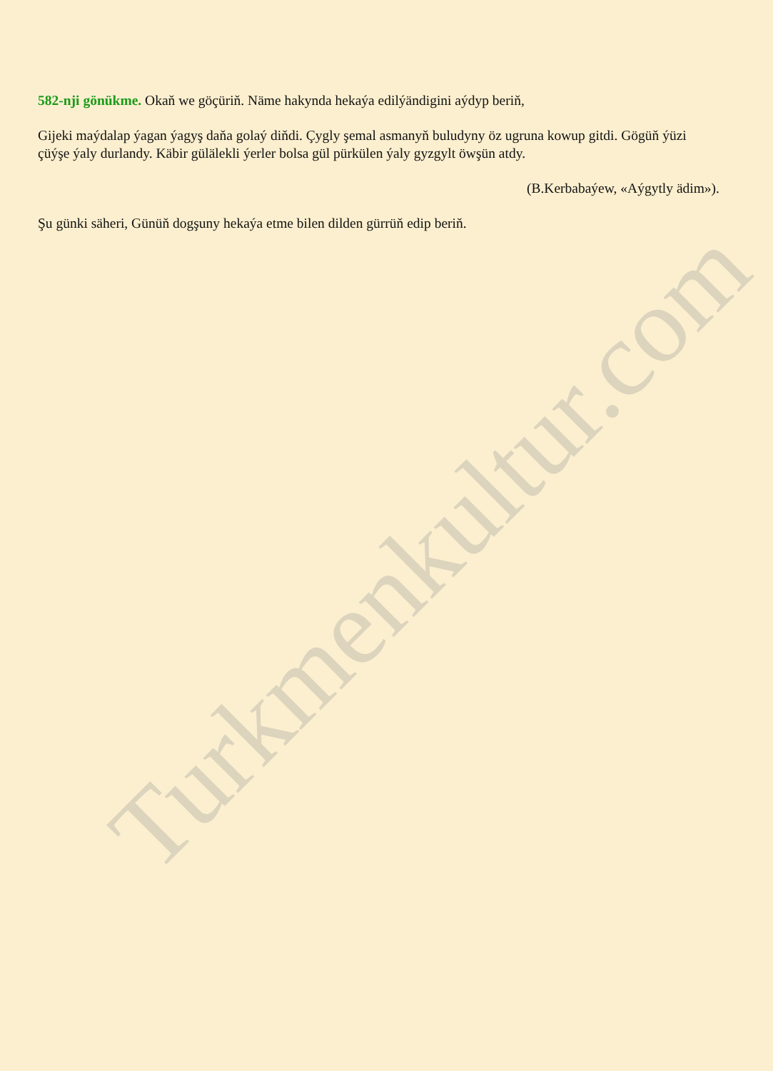582-nji gönükme. Okaň we göçüriň. Näme hakynda hekaýa edilýändigini aýdyp beriň,
Gijeki maýdalap ýagan ýagyş daňa golaý diňdi. Çygly şemal asmanyň buludyny öz ugruna kowup gitdi. Gögüň ýüzi çüýşe ýaly durlandy. Käbir gülälekli ýerler bolsa gül pürkülen ýaly gyzgylt öwşün atdy.
(B.Kerbabaýew, «Aýgytly ädim»).
Şu günki säheri, Günüň dogşuny hekaýa etme bilen dilden gürrüň edip beriň.
Turkmenkultur.com